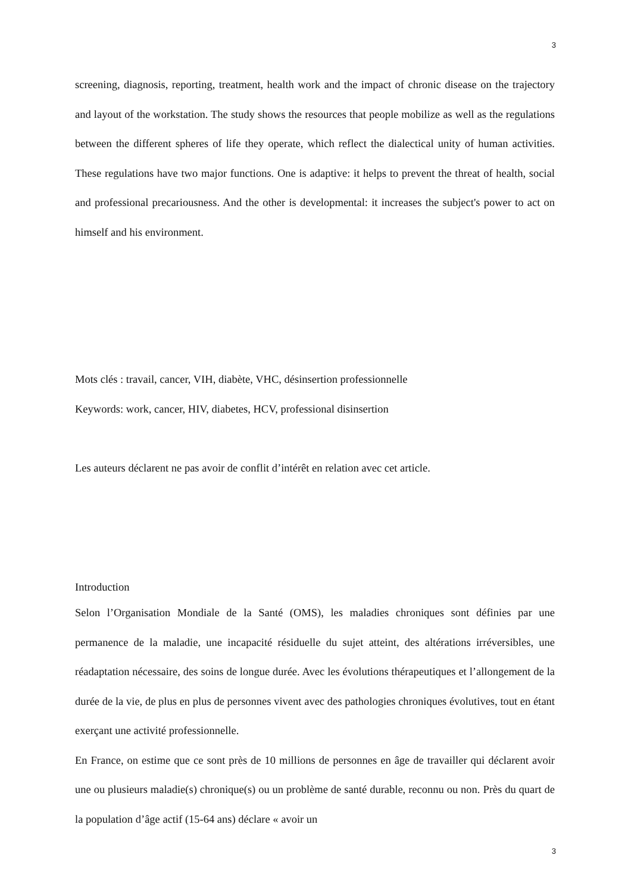3
screening, diagnosis, reporting, treatment, health work and the impact of chronic disease on the trajectory and layout of the workstation. The study shows the resources that people mobilize as well as the regulations between the different spheres of life they operate, which reflect the dialectical unity of human activities. These regulations have two major functions. One is adaptive: it helps to prevent the threat of health, social and professional precariousness. And the other is developmental: it increases the subject's power to act on himself and his environment.
Mots clés : travail, cancer, VIH, diabète, VHC, désinsertion professionnelle
Keywords: work, cancer, HIV, diabetes, HCV, professional disinsertion
Les auteurs déclarent ne pas avoir de conflit d’intérêt en relation avec cet article.
Introduction
Selon l’Organisation Mondiale de la Santé (OMS), les maladies chroniques sont définies par une permanence de la maladie, une incapacité résiduelle du sujet atteint, des altérations irréversibles, une réadaptation nécessaire, des soins de longue durée. Avec les évolutions thérapeutiques et l’allongement de la durée de la vie, de plus en plus de personnes vivent avec des pathologies chroniques évolutives, tout en étant exerçant une activité professionnelle.
En France, on estime que ce sont près de 10 millions de personnes en âge de travailler qui déclarent avoir une ou plusieurs maladie(s) chronique(s) ou un problème de santé durable, reconnu ou non. Près du quart de la population d’âge actif (15-64 ans) déclare « avoir un
3